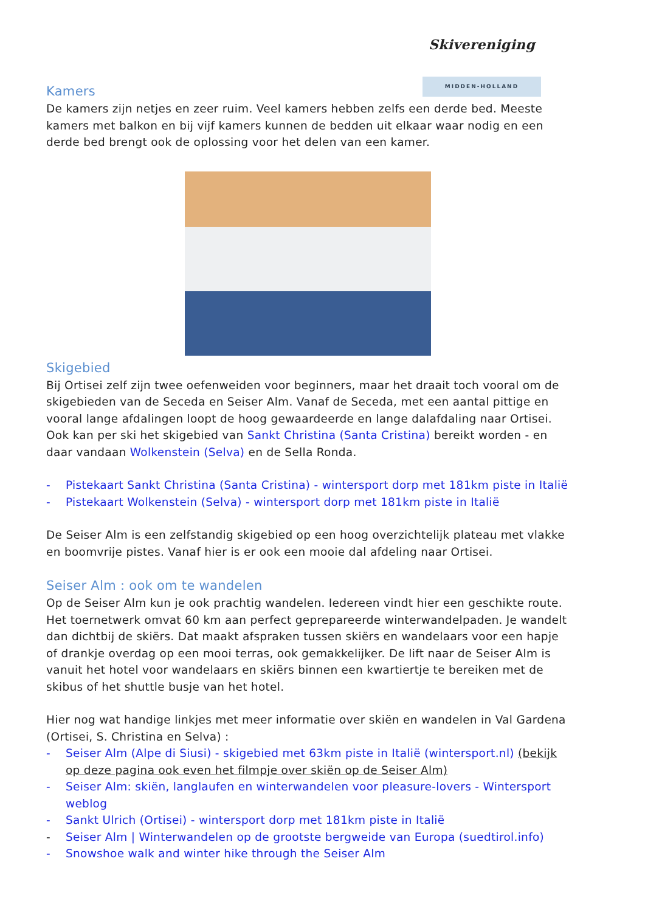Skivereniging
MIDDEN-HOLLAND
Kamers
De kamers zijn netjes en zeer ruim. Veel kamers hebben zelfs een derde bed. Meeste kamers met balkon en bij vijf kamers kunnen de bedden uit elkaar waar nodig en een derde bed brengt ook de oplossing voor het delen van een kamer.
Skigebied
Bij Ortisei zelf zijn twee oefenweiden voor beginners, maar het draait toch vooral om de skigebieden van de Seceda en Seiser Alm. Vanaf de Seceda, met een aantal pittige en vooral lange afdalingen loopt de hoog gewaardeerde en lange dalafdaling naar Ortisei. Ook kan per ski het skigebied van Sankt Christina (Santa Cristina) bereikt worden - en daar vandaan Wolkenstein (Selva) en de Sella Ronda.
- Pistekaart Sankt Christina (Santa Cristina) - wintersport dorp met 181km piste in Italië
- Pistekaart Wolkenstein (Selva) - wintersport dorp met 181km piste in Italië
De Seiser Alm is een zelfstandig skigebied op een hoog overzichtelijk plateau met vlakke en boomvrije pistes. Vanaf hier is er ook een mooie dal afdeling naar Ortisei.
Seiser Alm : ook om te wandelen
Op de Seiser Alm kun je ook prachtig wandelen. Iedereen vindt hier een geschikte route. Het toernetwerk omvat 60 km aan perfect geprepareerde winterwandelpaden. Je wandelt dan dichtbij de skiërs. Dat maakt afspraken tussen skiërs en wandelaars voor een hapje of drankje overdag op een mooi terras, ook gemakkelijker. De lift naar de Seiser Alm is vanuit het hotel voor wandelaars en skiërs binnen een kwartiertje te bereiken met de skibus of het shuttle busje van het hotel.
Hier nog wat handige linkjes met meer informatie over skiën en wandelen in Val Gardena (Ortisei, S. Christina en Selva) :
- Seiser Alm (Alpe di Siusi) - skigebied met 63km piste in Italië (wintersport.nl) (bekijk op deze pagina ook even het filmpje over skiën op de Seiser Alm)
- Seiser Alm: skiën, langlaufen en winterwandelen voor pleasure-lovers - Wintersport weblog
- Sankt Ulrich (Ortisei) - wintersport dorp met 181km piste in Italië
- Seiser Alm | Winterwandelen op de grootste bergweide van Europa (suedtirol.info)
- Snowshoe walk and winter hike through the Seiser Alm